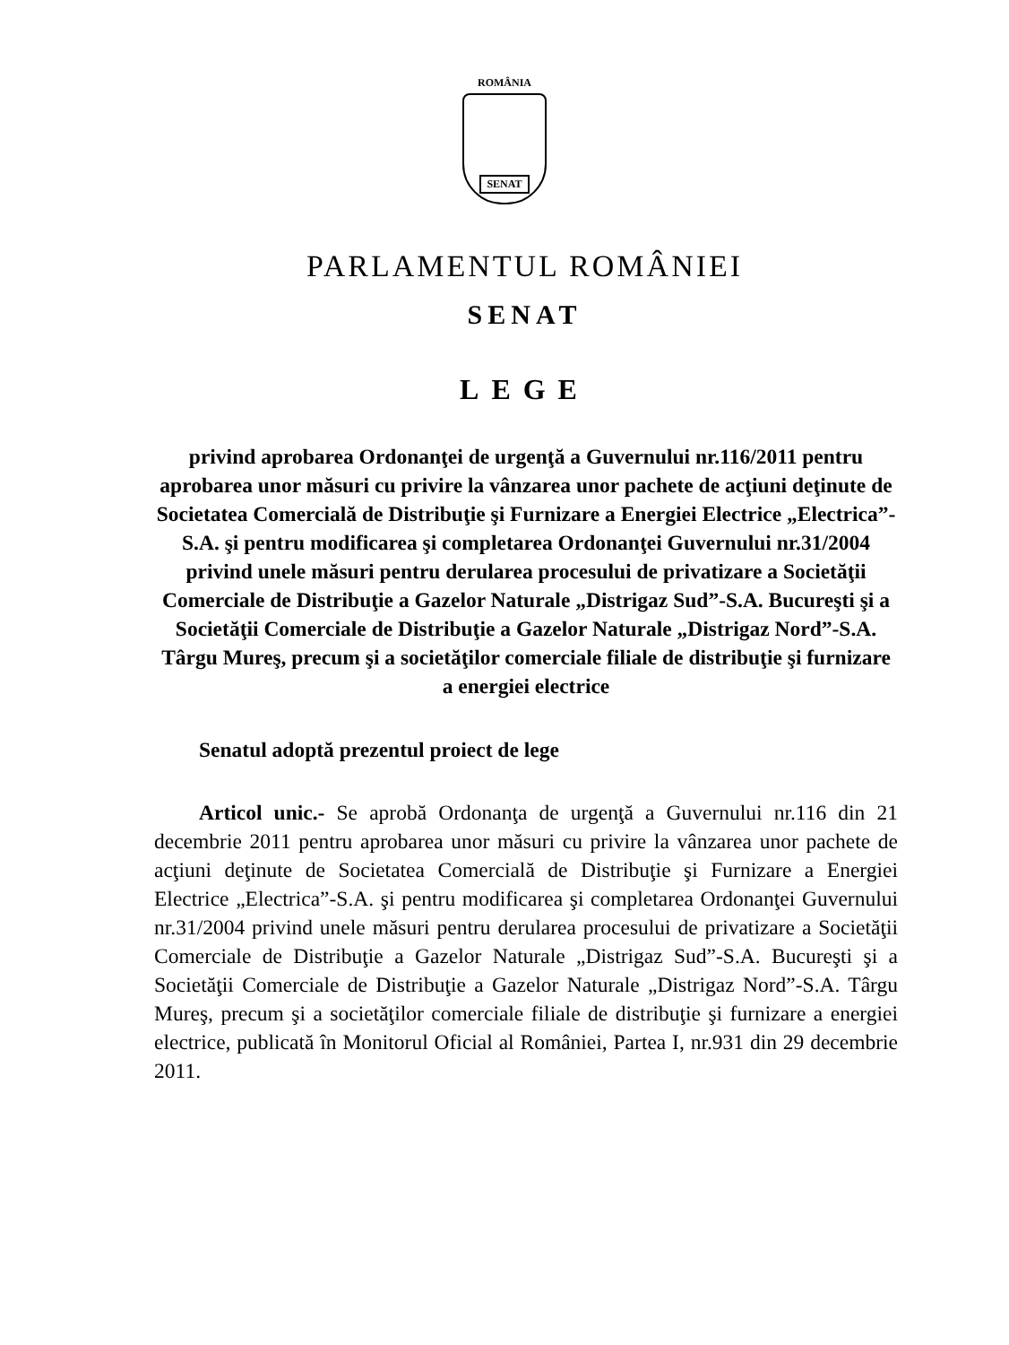ROMÂNIA
SENAT
PARLAMENTUL ROMÂNIEI
SENAT
LEGE
privind aprobarea Ordonanţei de urgenţă a Guvernului nr.116/2011 pentru aprobarea unor măsuri cu privire la vânzarea unor pachete de acţiuni deţinute de Societatea Comercială de Distribuţie şi Furnizare a Energiei Electrice „Electrica”-S.A. şi pentru modificarea şi completarea Ordonanţei Guvernului nr.31/2004 privind unele măsuri pentru derularea procesului de privatizare a Societăţii Comerciale de Distribuţie a Gazelor Naturale „Distrigaz Sud”-S.A. Bucureşti şi a Societăţii Comerciale de Distribuţie a Gazelor Naturale „Distrigaz Nord”-S.A. Târgu Mureş, precum şi a societăţilor comerciale filiale de distribuţie şi furnizare a energiei electrice
Senatul adoptă prezentul proiect de lege
Articol unic.- Se aprobă Ordonanţa de urgenţă a Guvernului nr.116 din 21 decembrie 2011 pentru aprobarea unor măsuri cu privire la vânzarea unor pachete de acţiuni deţinute de Societatea Comercială de Distribuţie şi Furnizare a Energiei Electrice „Electrica”-S.A. şi pentru modificarea şi completarea Ordonanţei Guvernului nr.31/2004 privind unele măsuri pentru derularea procesului de privatizare a Societăţii Comerciale de Distribuţie a Gazelor Naturale „Distrigaz Sud”-S.A. Bucureşti şi a Societăţii Comerciale de Distribuţie a Gazelor Naturale „Distrigaz Nord”-S.A. Târgu Mureş, precum şi a societăţilor comerciale filiale de distribuţie şi furnizare a energiei electrice, publicată în Monitorul Oficial al României, Partea I, nr.931 din 29 decembrie 2011.